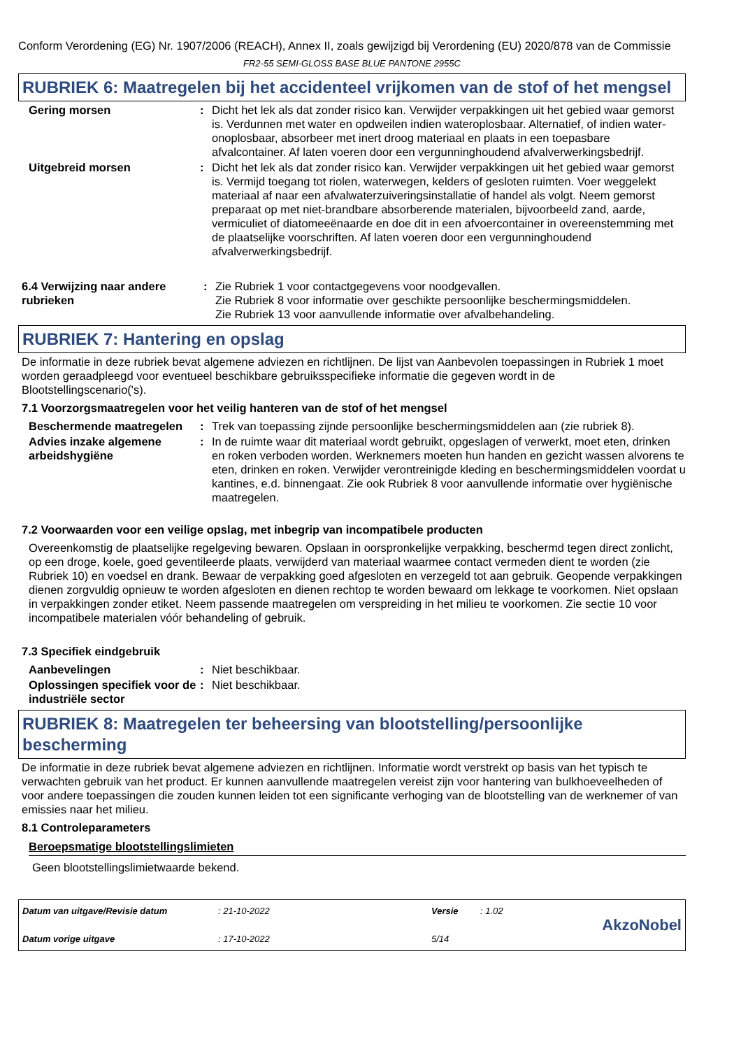Conform Verordening (EG) Nr. 1907/2006 (REACH), Annex II, zoals gewijzigd bij Verordening (EU) 2020/878 van de Commissie
FR2-55 SEMI-GLOSS BASE BLUE PANTONE 2955C
RUBRIEK 6: Maatregelen bij het accidenteel vrijkomen van de stof of het mengsel
Gering morsen : Dicht het lek als dat zonder risico kan. Verwijder verpakkingen uit het gebied waar gemorst is. Verdunnen met water en opdweilen indien wateroplosbaar. Alternatief, of indien water-onoplosbaar, absorbeer met inert droog materiaal en plaats in een toepasbare afvalcontainer. Af laten voeren door een vergunninghoudend afvalverwerkingsbedrijf.
Uitgebreid morsen : Dicht het lek als dat zonder risico kan. Verwijder verpakkingen uit het gebied waar gemorst is. Vermijd toegang tot riolen, waterwegen, kelders of gesloten ruimten. Voer weggelekt materiaal af naar een afvalwaterzuiveringsinstallatie of handel als volgt. Neem gemorst preparaat op met niet-brandbare absorberende materialen, bijvoorbeeld zand, aarde, vermiculiet of diatomeeënaarde en doe dit in een afvoercontainer in overeenstemming met de plaatselijke voorschriften. Af laten voeren door een vergunninghoudend afvalverwerkingsbedrijf.
6.4 Verwijzing naar andere rubrieken
: Zie Rubriek 1 voor contactgegevens voor noodgevallen.
Zie Rubriek 8 voor informatie over geschikte persoonlijke beschermingsmiddelen.
Zie Rubriek 13 voor aanvullende informatie over afvalbehandeling.
RUBRIEK 7: Hantering en opslag
De informatie in deze rubriek bevat algemene adviezen en richtlijnen. De lijst van Aanbevolen toepassingen in Rubriek 1 moet worden geraadpleegd voor eventueel beschikbare gebruiksspecifieke informatie die gegeven wordt in de Blootstellingscenario('s).
7.1 Voorzorgsmaatregelen voor het veilig hanteren van de stof of het mengsel
Beschermende maatregelen : Trek van toepassing zijnde persoonlijke beschermingsmiddelen aan (zie rubriek 8).
Advies inzake algemene arbeidshygiëne
: In de ruimte waar dit materiaal wordt gebruikt, opgeslagen of verwerkt, moet eten, drinken en roken verboden worden. Werknemers moeten hun handen en gezicht wassen alvorens te eten, drinken en roken. Verwijder verontreinigde kleding en beschermingsmiddelen voordat u kantines, e.d. binnengaat. Zie ook Rubriek 8 voor aanvullende informatie over hygiënische maatregelen.
7.2 Voorwaarden voor een veilige opslag, met inbegrip van incompatibele producten
Overeenkomstig de plaatselijke regelgeving bewaren. Opslaan in oorspronkelijke verpakking, beschermd tegen direct zonlicht, op een droge, koele, goed geventileerde plaats, verwijderd van materiaal waarmee contact vermeden dient te worden (zie Rubriek 10) en voedsel en drank. Bewaar de verpakking goed afgesloten en verzegeld tot aan gebruik. Geopende verpakkingen dienen zorgvuldig opnieuw te worden afgesloten en dienen rechtop te worden bewaard om lekkage te voorkomen. Niet opslaan in verpakkingen zonder etiket. Neem passende maatregelen om verspreiding in het milieu te voorkomen. Zie sectie 10 voor incompatibele materialen vóór behandeling of gebruik.
7.3 Specifiek eindgebruik
Aanbevelingen : Niet beschikbaar.
Oplossingen specifiek voor de industriële sector
: Niet beschikbaar.
RUBRIEK 8: Maatregelen ter beheersing van blootstelling/persoonlijke bescherming
De informatie in deze rubriek bevat algemene adviezen en richtlijnen. Informatie wordt verstrekt op basis van het typisch te verwachten gebruik van het product. Er kunnen aanvullende maatregelen vereist zijn voor hantering van bulkhoeveelheden of voor andere toepassingen die zouden kunnen leiden tot een significante verhoging van de blootstelling van de werknemer of van emissies naar het milieu.
8.1 Controleparameters
Beroepsmatige blootstellingslimieten
Geen blootstellingslimietwaarde bekend.
Datum van uitgave/Revisie datum
Datum vorige uitgave
: 21-10-2022
: 17-10-2022
Versie
5/14
: 1.02
AkzoNobel